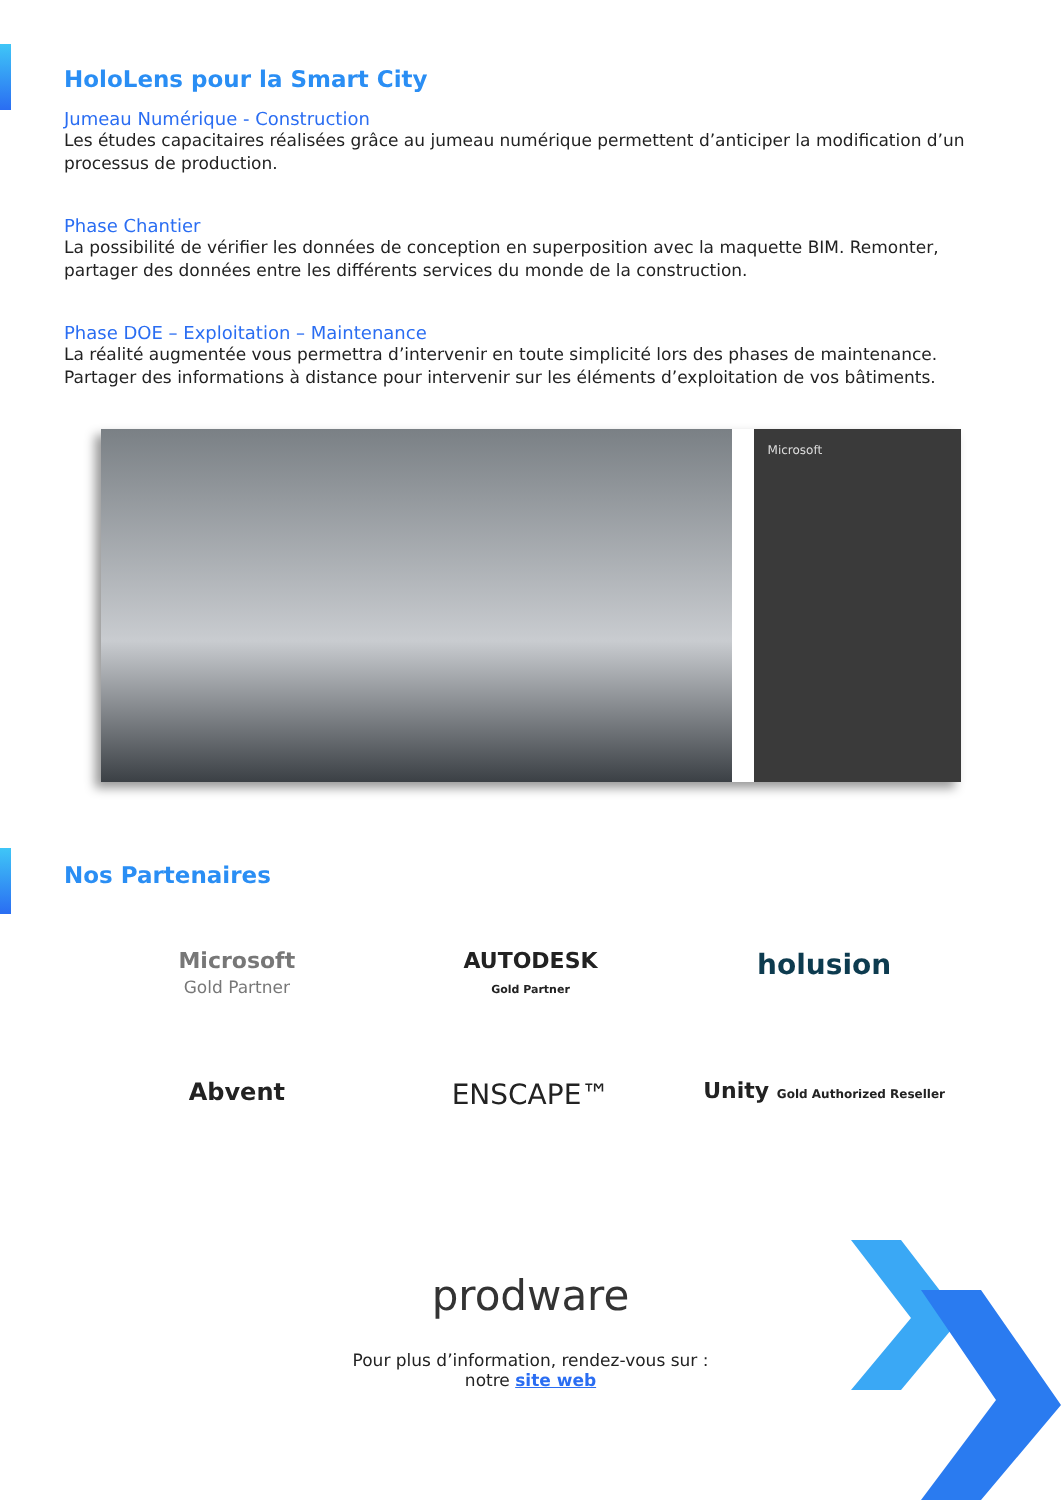HoloLens pour la Smart City
Jumeau Numérique - Construction
Les études capacitaires réalisées grâce au jumeau numérique permettent d’anticiper la modification d’un processus de production.
Phase Chantier
La possibilité de vérifier les données de conception en superposition avec la maquette BIM. Remonter, partager des données entre les différents services du monde de la construction.
Phase DOE – Exploitation – Maintenance
La réalité augmentée vous permettra d’intervenir en toute simplicité lors des phases de maintenance. Partager des informations à distance pour intervenir sur les éléments d’exploitation de vos bâtiments.
Microsoft
Nos Partenaires
Microsoft
Gold Partner
AUTODESK
Gold Partner
holusion
Abvent
ENSCAPE™
Unity Gold Authorized Reseller
prodware
Pour plus d’information, rendez-vous sur :
notre site web